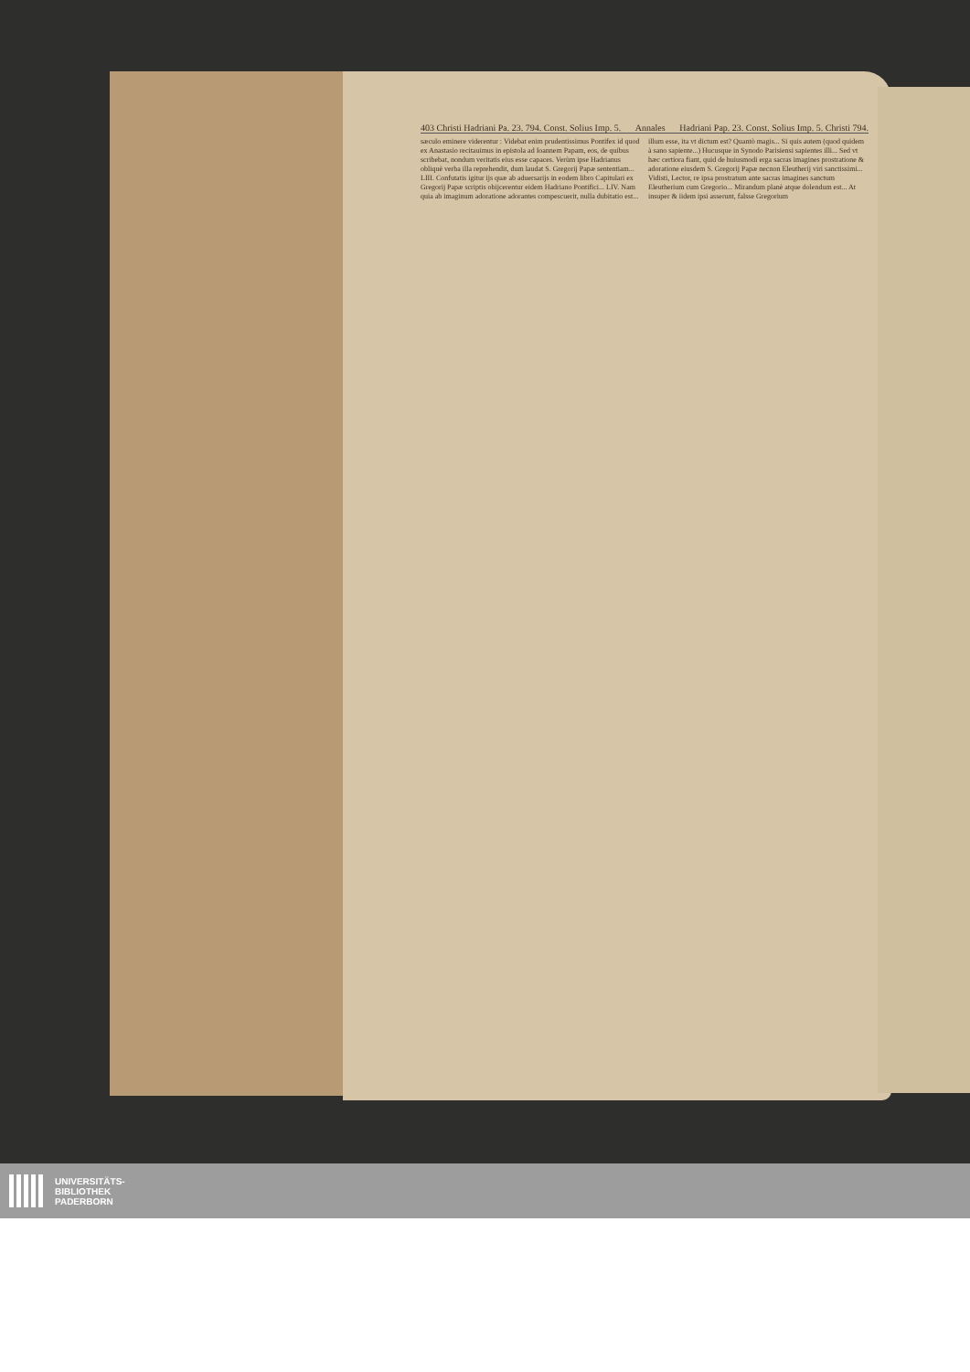403 Christi Hadriani Pa. 23. 794. Const. Solius Imp. 5. Annales Hadriani Pap. 23. Const. Solius Imp. 5. Christi 794.
sæculo eminere viderentur : Videbat enim prudentissimus Pontifex id quod ex Anastasio recitauimus in epistola ad Ioannem Papam, eos, de quibus scribebat, nondum veritatis eius esse capaces. Verùm ipse Hadrianus obliquè verba illa reprehendit, dum laudat S. Gregorij Papæ sententiam... LIII. Confutatis igitur ijs quæ ab aduersarijs in eodem libro Capitulari ex Gregorij Papæ scriptis obijcerentur eidem Hadriano Pontifici... LIV. Nam quia ab imaginum adoratione adorantes compescuerit, nulla dubitatio est...
illum esse, ita vt dictum est? Quantò magis... Si quis autem (quod quidem à sano sapiente...) Hucusque in Synodo Parisiensi sapientes illi... Sed vt hæc certiora fiant, quid de huiusmodi erga sacras imagines prostratione & adoratione eiusdem S. Gregorij Papæ necnon Eleutherij viri sanctissimi... Vidisti, Lector, re ipsa prostratum ante sacras imagines sanctum Eleutherium cum Gregorio... Mirandum planè atque dolendum est... At insuper & iidem ipsi asserunt, falsse Gregorium
UNIVERSITÄTS-
BIBLIOTHEK
PADERBORN